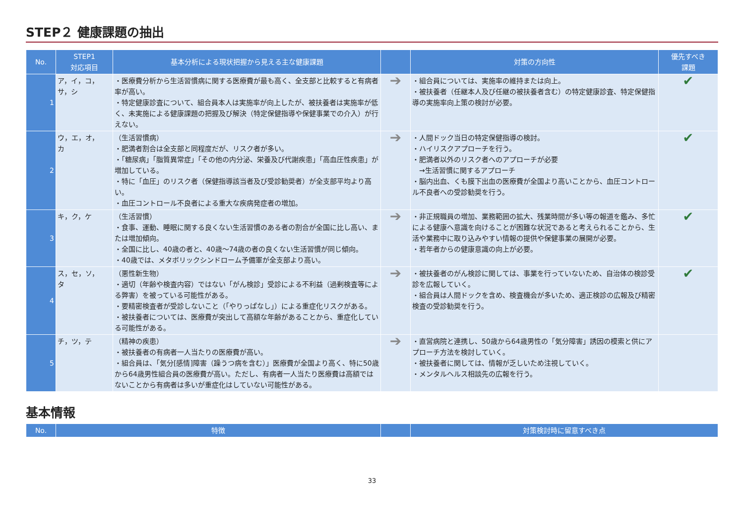STEP２ 健康課題の抽出
| No. | STEP1 対応項目 | 基本分析による現状把握から見える主な健康課題 | | 対策の方向性 | 優先すべき 課題 |
| --- | --- | --- | --- | --- | --- |
| 1 | ア，イ，コ， サ，シ | ・医療費分析から生活習慣病に関する医療費が最も高く、全支部と比較すると有病者率が高い。 ・特定健康診査について、組合員本人は実施率が向上したが、被扶養者は実施率が低く、未実施による健康課題の把握及び解決（特定保健指導や保健事業での介入）が行えない。 | ➔ | ・組合員については、実施率の維持または向上。 ・被扶養者（任継本人及び任継の被扶養者含む）の特定健康診査、特定保健指導の実施率向上策の検討が必要。 | ✔ |
| 2 | ウ，エ，オ， カ | （生活習慣病） ・肥満者割合は全支部と同程度だが、リスク者が多い。 ・「糖尿病」「脂質異常症」「その他の内分泌、栄養及び代謝疾患」「高血圧性疾患」が増加している。 ・特に「血圧」のリスク者（保健指導該当者及び受診勧奨者）が全支部平均より高い。 ・血圧コントロール不良者による重大な疾病発症者の増加。 | ➔ | ・人間ドック当日の特定保健指導の検討。 ・ハイリスクアプローチを行う。 ・肥満者以外のリスク者へのアプローチが必要 →生活習慣に関するアプローチ ・脳内出血、くも膜下出血の医療費が全国より高いことから、血圧コントロール不良者への受診勧奨を行う。 | ✔ |
| 3 | キ，ク，ケ | （生活習慣） ・食事、運動、睡眠に関する良くない生活習慣のある者の割合が全国に比し高い、または増加傾向。 ・全国に比し、40歳の者と、40歳～74歳の者の良くない生活習慣が同じ傾向。 ・40歳では、メタボリックシンドローム予備軍が全支部より高い。 | ➔ | ・非正規職員の増加、業務範囲の拡大、残業時間が多い等の報道を鑑み、多忙による健康へ意識を向けることが困難な状況であると考えられることから、生活や業務中に取り込みやすい情報の提供や保健事業の展開が必要。 ・若年者からの健康意識の向上が必要。 | ✔ |
| 4 | ス，セ，ソ， タ | （悪性新生物） ・適切（年齢や検査内容）ではない「がん検診」受診による不利益（過剰検査等による弊害）を被っている可能性がある。 ・要精密検査者が受診しないこと（「やりっぱなし」）による重症化リスクがある。 ・被扶養者については、医療費が突出して高額な年齢があることから、重症化している可能性がある。 | ➔ | ・被扶養者のがん検診に関しては、事業を行っていないため、自治体の検診受診を広報していく。 ・組合員は人間ドックを含め、検査機会が多いため、適正検診の広報及び精密検査の受診勧奨を行う。 | ✔ |
| 5 | チ，ツ，テ | （精神の疾患） ・被扶養者の有病者一人当たりの医療費が高い。 ・組合員は、「気分[感情]障害（躁うつ病を含む）」医療費が全国より高く、特に50歳から64歳男性組合員の医療費が高い。ただし、有病者一人当たり医療費は高額ではないことから有病者は多いが重症化はしていない可能性がある。 | ➔ | ・直営病院と連携し、50歳から64歳男性の「気分障害」誘因の模索と供にアプローチ方法を検討していく。 ・被扶養者に関しては、情報が乏しいため注視していく。 ・メンタルヘルス相談先の広報を行う。 | |
基本情報
| No. | 特徴 | | 対策検討時に留意すべき点 |
| --- | --- | --- | --- |
33